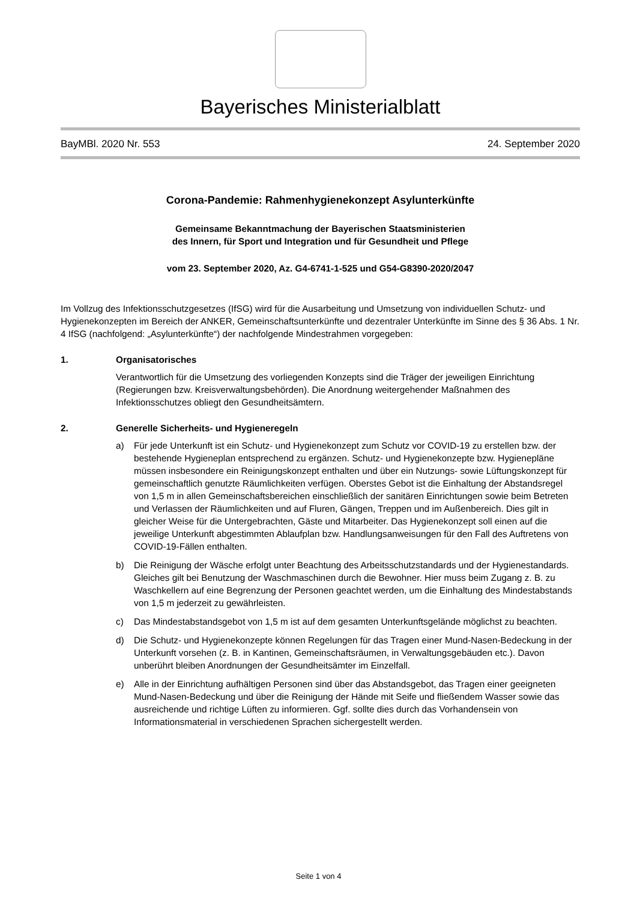Bayerisches Ministerialblatt
BayMBl. 2020 Nr. 553 24. September 2020
Corona-Pandemie: Rahmenhygienekonzept Asylunterkünfte
Gemeinsame Bekanntmachung der Bayerischen Staatsministerien
des Innern, für Sport und Integration und für Gesundheit und Pflege
vom 23. September 2020, Az. G4-6741-1-525 und G54-G8390-2020/2047
Im Vollzug des Infektionsschutzgesetzes (IfSG) wird für die Ausarbeitung und Umsetzung von individuellen Schutz- und Hygienekonzepten im Bereich der ANKER, Gemeinschaftsunterkünfte und dezentraler Unterkünfte im Sinne des § 36 Abs. 1 Nr. 4 IfSG (nachfolgend: „Asylunterkünfte“) der nachfolgende Mindestrahmen vorgegeben:
1. Organisatorisches
Verantwortlich für die Umsetzung des vorliegenden Konzepts sind die Träger der jeweiligen Einrichtung (Regierungen bzw. Kreisverwaltungsbehörden). Die Anordnung weitergehender Maßnahmen des Infektionsschutzes obliegt den Gesundheitsämtern.
2. Generelle Sicherheits- und Hygieneregeln
a) Für jede Unterkunft ist ein Schutz- und Hygienekonzept zum Schutz vor COVID-19 zu erstellen bzw. der bestehende Hygieneplan entsprechend zu ergänzen. Schutz- und Hygienekonzepte bzw. Hygienepläne müssen insbesondere ein Reinigungskonzept enthalten und über ein Nutzungs- sowie Lüftungskonzept für gemeinschaftlich genutzte Räumlichkeiten verfügen. Oberstes Gebot ist die Einhaltung der Abstandsregel von 1,5 m in allen Gemeinschaftsbereichen einschließlich der sanitären Einrichtungen sowie beim Betreten und Verlassen der Räumlichkeiten und auf Fluren, Gängen, Treppen und im Außenbereich. Dies gilt in gleicher Weise für die Untergebrachten, Gäste und Mitarbeiter. Das Hygienekonzept soll einen auf die jeweilige Unterkunft abgestimmten Ablaufplan bzw. Handlungsanweisungen für den Fall des Auftretens von COVID-19-Fällen enthalten.
b) Die Reinigung der Wäsche erfolgt unter Beachtung des Arbeitsschutzstandards und der Hygienestandards. Gleiches gilt bei Benutzung der Waschmaschinen durch die Bewohner. Hier muss beim Zugang z. B. zu Waschkellern auf eine Begrenzung der Personen geachtet werden, um die Einhaltung des Mindestabstands von 1,5 m jederzeit zu gewährleisten.
c) Das Mindestabstandsgebot von 1,5 m ist auf dem gesamten Unterkunftsgelände möglichst zu beachten.
d) Die Schutz- und Hygienekonzepte können Regelungen für das Tragen einer Mund-Nasen-Bedeckung in der Unterkunft vorsehen (z. B. in Kantinen, Gemeinschaftsräumen, in Verwaltungsgebäuden etc.). Davon unberührt bleiben Anordnungen der Gesundheitsämter im Einzelfall.
e) Alle in der Einrichtung aufhältigen Personen sind über das Abstandsgebot, das Tragen einer geeigneten Mund-Nasen-Bedeckung und über die Reinigung der Hände mit Seife und fließendem Wasser sowie das ausreichende und richtige Lüften zu informieren. Ggf. sollte dies durch das Vorhandensein von Informationsmaterial in verschiedenen Sprachen sichergestellt werden.
Seite 1 von 4